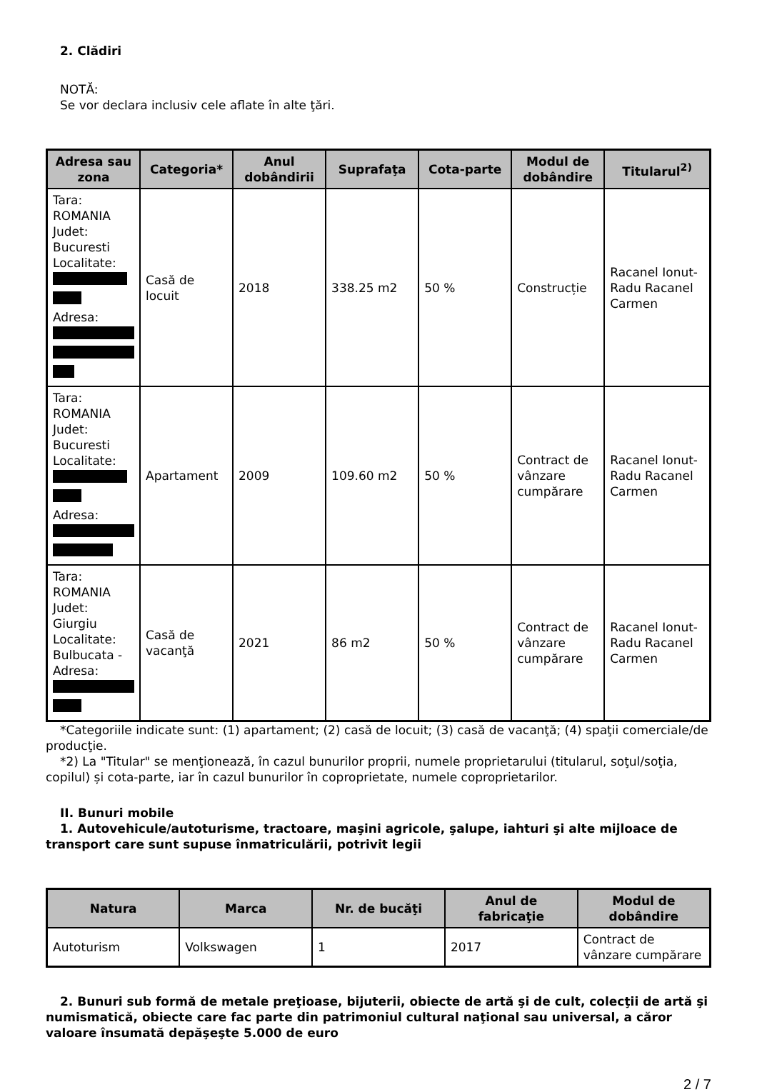2. Clădiri
NOTĂ:
Se vor declara inclusiv cele aflate în alte ţări.
| Adresa sau zona | Categoria* | Anul dobândirii | Suprafaţa | Cota-parte | Modul de dobândire | Titularul<sup>2)</sup> |
| --- | --- | --- | --- | --- | --- | --- |
| Tara: ROMANIA Judet: Bucuresti Localitate: Adresa: | Casă de locuit | 2018 | 338.25 m2 | 50 % | Construcție | Racanel Ionut-Radu Racanel Carmen |
| Tara: ROMANIA Judet: Bucuresti Localitate: Adresa: | Apartament | 2009 | 109.60 m2 | 50 % | Contract de vânzare cumpărare | Racanel Ionut-Radu Racanel Carmen |
| Tara: ROMANIA Judet: Giurgiu Localitate: Bulbucata - Adresa: | Casă de vacanţă | 2021 | 86 m2 | 50 % | Contract de vânzare cumpărare | Racanel Ionut-Radu Racanel Carmen |
*Categoriile indicate sunt: (1) apartament; (2) casă de locuit; (3) casă de vacanţă; (4) spaţii comerciale/de producţie.
*2) La "Titular" se menţionează, în cazul bunurilor proprii, numele proprietarului (titularul, soţul/soţia, copilul) și cota-parte, iar în cazul bunurilor în coproprietate, numele coproprietarilor.
II. Bunuri mobile
1. Autovehicule/autoturisme, tractoare, maşini agricole, şalupe, iahturi şi alte mijloace de transport care sunt supuse înmatriculării, potrivit legii
| Natura | Marca | Nr. de bucăţi | Anul de fabricaţie | Modul de dobândire |
| --- | --- | --- | --- | --- |
| Autoturism | Volkswagen | 1 | 2017 | Contract de vânzare cumpărare |
2. Bunuri sub formă de metale preţioase, bijuterii, obiecte de artă şi de cult, colecţii de artă şi numismatică, obiecte care fac parte din patrimoniul cultural naţional sau universal, a căror valoare însumată depăşeşte 5.000 de euro
2 / 7